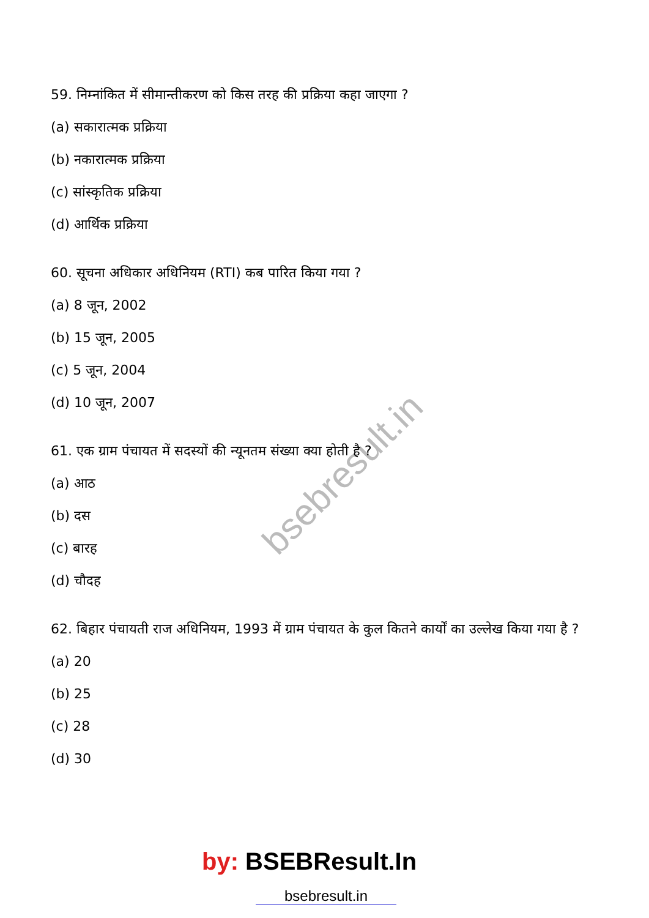bsebresult.in
59. निम्नांकित में सीमान्तीकरण को किस तरह की प्रक्रिया कहा जाएगा ?
(a) सकारात्मक प्रक्रिया
(b) नकारात्मक प्रक्रिया
(c) सांस्कृतिक प्रक्रिया
(d) आर्थिक प्रक्रिया
60. सूचना अधिकार अधिनियम (RTI) कब पारित किया गया ?
(a) 8 जून, 2002
(b) 15 जून, 2005
(c) 5 जून, 2004
(d) 10 जून, 2007
61. एक ग्राम पंचायत में सदस्यों की न्यूनतम संख्या क्या होती है ?
(a) आठ
(b) दस
(c) बारह
(d) चौदह
62. बिहार पंचायती राज अधिनियम, 1993 में ग्राम पंचायत के कुल कितने कार्यों का उल्लेख किया गया है ?
(a) 20
(b) 25
(c) 28
(d) 30
by: BSEBResult.In
bsebresult.in